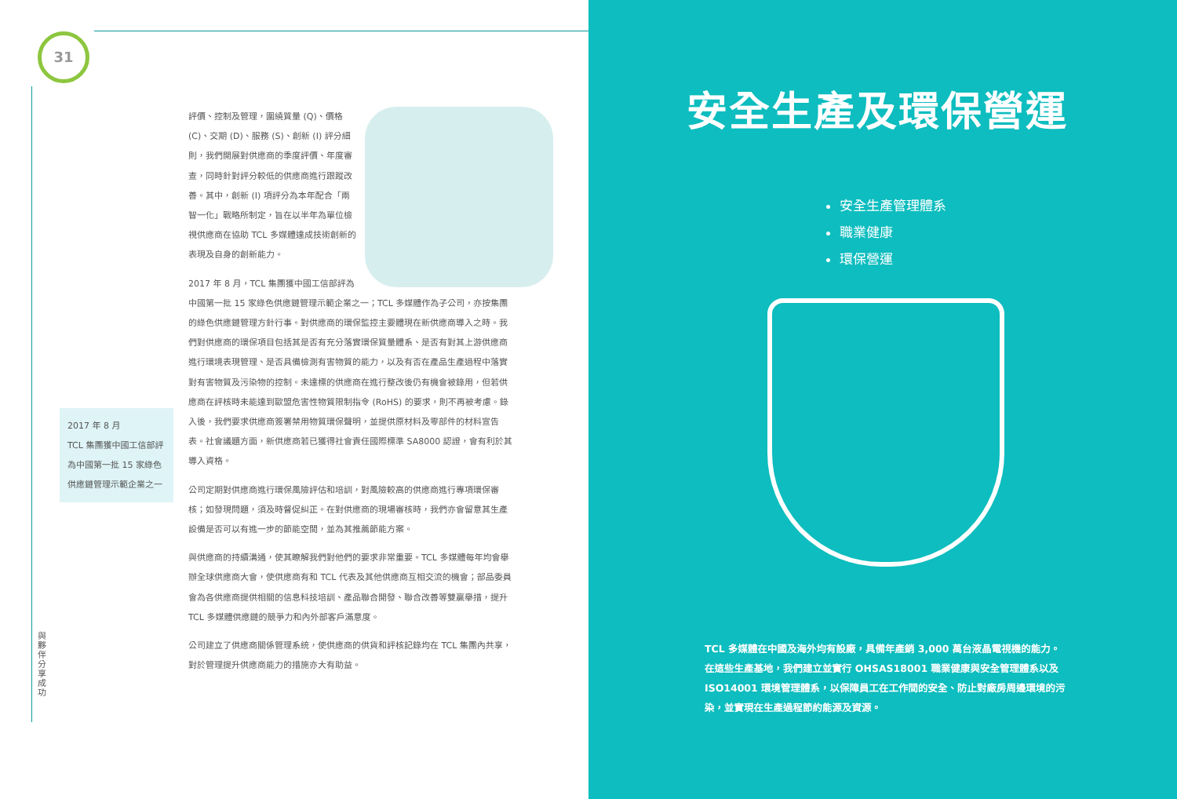31
評價、控制及管理，圍繞質量 (Q)、價格 (C)、交期 (D)、服務 (S)、創新 (I) 評分細則，我們開展對供應商的季度評價、年度審查，同時針對評分較低的供應商進行跟蹤改善。其中，創新 (I) 項評分為本年配合「兩智一化」戰略所制定，旨在以半年為單位檢視供應商在協助 TCL 多媒體達成技術創新的表現及自身的創新能力。
2017 年 8 月，TCL 集團獲中國工信部評為中國第一批 15 家綠色供應鏈管理示範企業之一；TCL 多媒體作為子公司，亦按集團的綠色供應鏈管理方針行事。對供應商的環保監控主要體現在新供應商導入之時。我們對供應商的環保項目包括其是否有充分落實環保質量體系、是否有對其上游供應商進行環境表現管理、是否具備檢測有害物質的能力，以及有否在產品生產過程中落實對有害物質及污染物的控制。未達標的供應商在進行整改後仍有機會被錄用，但若供應商在評核時未能達到歐盟危害性物質限制指令 (RoHS) 的要求，則不再被考慮。錄入後，我們要求供應商簽署禁用物質環保聲明，並提供原材料及零部件的材料宣告表。社會議題方面，新供應商若已獲得社會責任國際標準 SA8000 認證，會有利於其導入資格。
公司定期對供應商進行環保風險評估和培訓，對風險較高的供應商進行專項環保審核；如發現問題，須及時督促糾正。在對供應商的現場審核時，我們亦會留意其生產設備是否可以有進一步的節能空間，並為其推薦節能方案。
與供應商的持續溝通，使其瞭解我們對他們的要求非常重要。TCL 多媒體每年均會舉辦全球供應商大會，使供應商有和 TCL 代表及其他供應商互相交流的機會；部品委員會為各供應商提供相關的信息科技培訓、產品聯合開發、聯合改善等雙贏舉措，提升 TCL 多媒體供應鏈的競爭力和內外部客戶滿意度。
公司建立了供應商關係管理系統，使供應商的供貨和評核記錄均在 TCL 集團內共享，對於管理提升供應商能力的措施亦大有助益。
2017 年 8 月
TCL 集團獲中國工信部評為中國第一批 15 家綠色供應鏈管理示範企業之一
與夥伴分享成功
安全生產及環保營運
安全生產管理體系
職業健康
環保營運
TCL 多媒體在中國及海外均有設廠，具備年產銷 3,000 萬台液晶電視機的能力。在這些生產基地，我們建立並實行 OHSAS18001 職業健康與安全管理體系以及 ISO14001 環境管理體系，以保障員工在工作間的安全、防止對廠房周邊環境的污染，並實現在生產過程節約能源及資源。